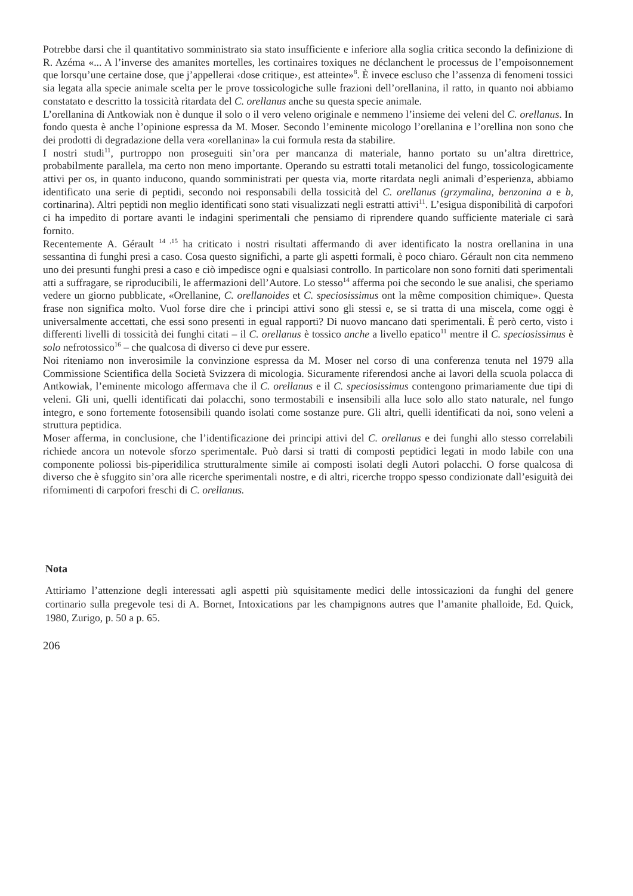Potrebbe darsi che il quantitativo somministrato sia stato insufficiente e inferiore alla soglia critica secondo la definizione di R. Azéma «... A l’inverse des amanites mortelles, les cortinaires toxiques ne déclanchent le processus de l’empoisonnement que lorsqu’une certaine dose, que j’appellerai ‹dose critique›, est atteinte»<sup>8</sup>. È invece escluso che l’assenza di fenomeni tossici sia legata alla specie animale scelta per le prove tossicologiche sulle frazioni dell’orellanina, il ratto, in quanto noi abbiamo constatato e descritto la tossicità ritardata del C. orellanus anche su questa specie animale.
L’orellanina di Antkowiak non è dunque il solo o il vero veleno originale e nemmeno l’insieme dei veleni del C. orellanus. In fondo questa è anche l’opinione espressa da M. Moser. Secondo l’eminente micologo l’orellanina e l’orellina non sono che dei prodotti di degradazione della vera «orellanina» la cui formula resta da stabilire.
I nostri studi<sup>11</sup>, purtroppo non proseguiti sin’ora per mancanza di materiale, hanno portato su un’altra direttrice, probabilmente parallela, ma certo non meno importante. Operando su estratti totali metanolici del fungo, tossicologicamente attivi per os, in quanto inducono, quando somministrati per questa via, morte ritardata negli animali d’esperienza, abbiamo identificato una serie di peptidi, secondo noi responsabili della tossicità del C. orellanus (grzymalina, benzonina a e b, cortinarina). Altri peptidi non meglio identificati sono stati visualizzati negli estratti attivi<sup>11</sup>. L’esigua disponibilità di carpofori ci ha impedito di portare avanti le indagini sperimentali che pensiamo di riprendere quando sufficiente materiale ci sarà fornito.
Recentemente A. Gérault <sup>14 ,15</sup> ha criticato i nostri risultati affermando di aver identificato la nostra orellanina in una sessantina di funghi presi a caso. Cosa questo significhi, a parte gli aspetti formali, è poco chiaro. Gérault non cita nemmeno uno dei presunti funghi presi a caso e ciò impedisce ogni e qualsiasi controllo. In particolare non sono forniti dati sperimentali atti a suffragare, se riproducibili, le affermazioni dell’Autore. Lo stesso<sup>14</sup> afferma poi che secondo le sue analisi, che speriamo vedere un giorno pubblicate, «Orellanine, C. orellanoides et C. speciosissimus ont la même composition chimique». Questa frase non significa molto. Vuol forse dire che i principi attivi sono gli stessi e, se si tratta di una miscela, come oggi è universalmente accettati, che essi sono presenti in egual rapporti? Di nuovo mancano dati sperimentali. È però certo, visto i differenti livelli di tossicità dei funghi citati – il C. orellanus è tossico anche a livello epatico<sup>11</sup> mentre il C. speciosissimus è solo nefrotossico<sup>16</sup> – che qualcosa di diverso ci deve pur essere.
Noi riteniamo non inverosimile la convinzione espressa da M. Moser nel corso di una conferenza tenuta nel 1979 alla Commissione Scientifica della Società Svizzera di micologia. Sicuramente riferendosi anche ai lavori della scuola polacca di Antkowiak, l’eminente micologo affermava che il C. orellanus e il C. speciosissimus contengono primariamente due tipi di veleni. Gli uni, quelli identificati dai polacchi, sono termostabili e insensibili alla luce solo allo stato naturale, nel fungo integro, e sono fortemente fotosensibili quando isolati come sostanze pure. Gli altri, quelli identificati da noi, sono veleni a struttura peptidica.
Moser afferma, in conclusione, che l’identificazione dei principi attivi del C. orellanus e dei funghi allo stesso correlabili richiede ancora un notevole sforzo sperimentale. Può darsi si tratti di composti peptidici legati in modo labile con una componente poliossi bis-piperidilica strutturalmente simile ai composti isolati degli Autori polacchi. O forse qualcosa di diverso che è sfuggito sin’ora alle ricerche sperimentali nostre, e di altri, ricerche troppo spesso condizionate dall’esiguità dei rifornimenti di carpofori freschi di C. orellanus.
Nota
Attiriamo l’attenzione degli interessati agli aspetti più squisitamente medici delle intossicazioni da funghi del genere cortinario sulla pregevole tesi di A. Bornet, Intoxications par les champignons autres que l’amanite phalloide, Ed. Quick, 1980, Zurigo, p. 50 a p. 65.
206